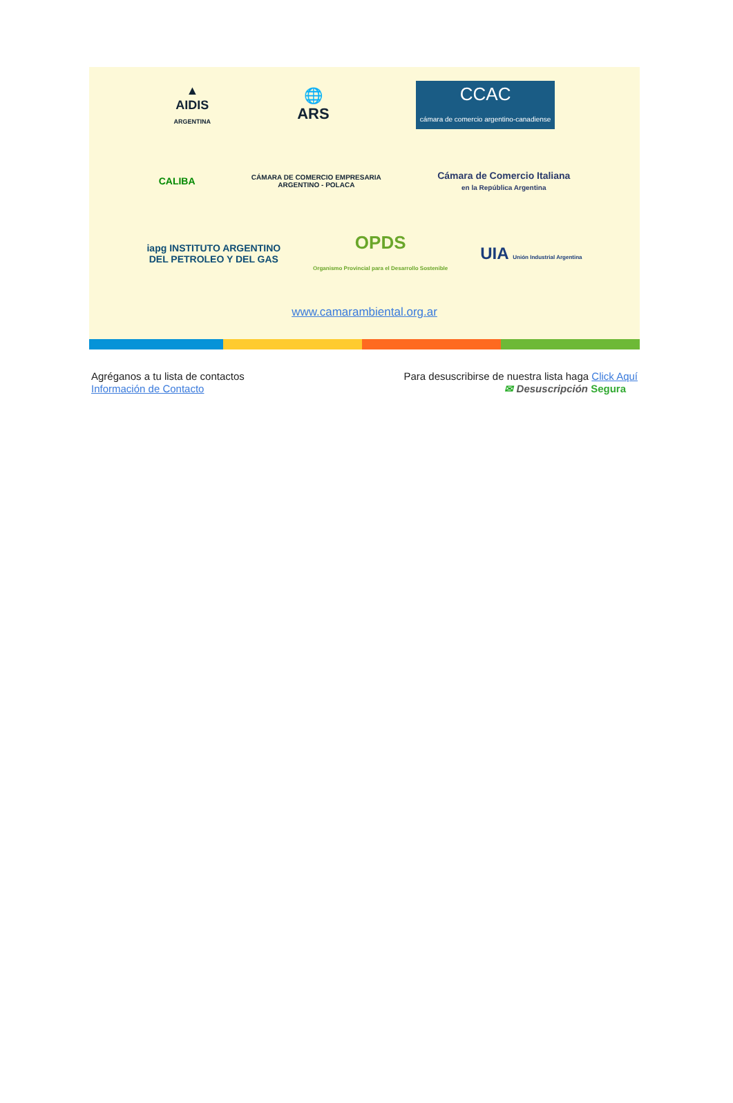▲
AIDIS
ARGENTINA
🌐
ARS
CCAC
cámara de comercio argentino-canadiense
CALIBA
CÁMARA DE COMERCIO EMPRESARIA
ARGENTINO - POLACA
Cámara de Comercio Italiana
en la República Argentina
iapg INSTITUTO ARGENTINO
DEL PETROLEO Y DEL GAS
OPDS
Organismo Provincial para el Desarrollo Sostenible
UIA Unión Industrial Argentina
www.camarambiental.org.ar
Agréganos a tu lista de contactos
Información de Contacto
Para desuscribirse de nuestra lista haga Click Aquí
✉ Desuscripción Segura